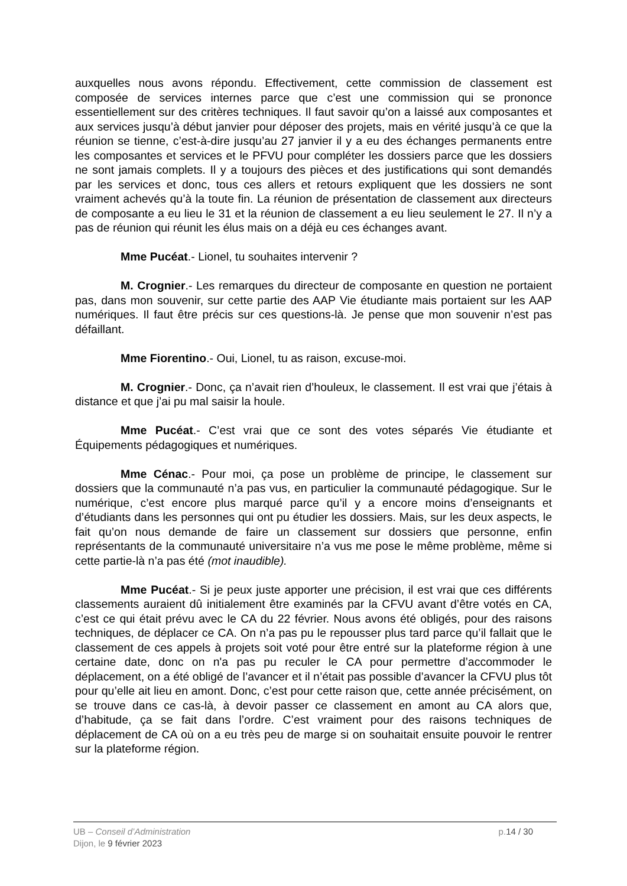auxquelles nous avons répondu. Effectivement, cette commission de classement est composée de services internes parce que c’est une commission qui se prononce essentiellement sur des critères techniques. Il faut savoir qu’on a laissé aux composantes et aux services jusqu’à début janvier pour déposer des projets, mais en vérité jusqu’à ce que la réunion se tienne, c’est-à-dire jusqu’au 27 janvier il y a eu des échanges permanents entre les composantes et services et le PFVU pour compléter les dossiers parce que les dossiers ne sont jamais complets. Il y a toujours des pièces et des justifications qui sont demandés par les services et donc, tous ces allers et retours expliquent que les dossiers ne sont vraiment achevés qu’à la toute fin. La réunion de présentation de classement aux directeurs de composante a eu lieu le 31 et la réunion de classement a eu lieu seulement le 27. Il n’y a pas de réunion qui réunit les élus mais on a déjà eu ces échanges avant.
Mme Pucéat.- Lionel, tu souhaites intervenir ?
M. Crognier.- Les remarques du directeur de composante en question ne portaient pas, dans mon souvenir, sur cette partie des AAP Vie étudiante mais portaient sur les AAP numériques. Il faut être précis sur ces questions-là. Je pense que mon souvenir n’est pas défaillant.
Mme Fiorentino.- Oui, Lionel, tu as raison, excuse-moi.
M. Crognier.- Donc, ça n’avait rien d’houleux, le classement. Il est vrai que j’étais à distance et que j’ai pu mal saisir la houle.
Mme Pucéat.- C’est vrai que ce sont des votes séparés Vie étudiante et Équipements pédagogiques et numériques.
Mme Cénac.- Pour moi, ça pose un problème de principe, le classement sur dossiers que la communauté n’a pas vus, en particulier la communauté pédagogique. Sur le numérique, c’est encore plus marqué parce qu’il y a encore moins d’enseignants et d’étudiants dans les personnes qui ont pu étudier les dossiers. Mais, sur les deux aspects, le fait qu’on nous demande de faire un classement sur dossiers que personne, enfin représentants de la communauté universitaire n’a vus me pose le même problème, même si cette partie-là n’a pas été (mot inaudible).
Mme Pucéat.- Si je peux juste apporter une précision, il est vrai que ces différents classements auraient dû initialement être examinés par la CFVU avant d’être votés en CA, c’est ce qui était prévu avec le CA du 22 février. Nous avons été obligés, pour des raisons techniques, de déplacer ce CA. On n’a pas pu le repousser plus tard parce qu’il fallait que le classement de ces appels à projets soit voté pour être entré sur la plateforme région à une certaine date, donc on n'a pas pu reculer le CA pour permettre d’accommoder le déplacement, on a été obligé de l’avancer et il n’était pas possible d’avancer la CFVU plus tôt pour qu’elle ait lieu en amont. Donc, c’est pour cette raison que, cette année précisément, on se trouve dans ce cas-là, à devoir passer ce classement en amont au CA alors que, d’habitude, ça se fait dans l’ordre. C’est vraiment pour des raisons techniques de déplacement de CA où on a eu très peu de marge si on souhaitait ensuite pouvoir le rentrer sur la plateforme région.
UB – Conseil d’Administration p.14 / 30
Dijon, le 9 février 2023